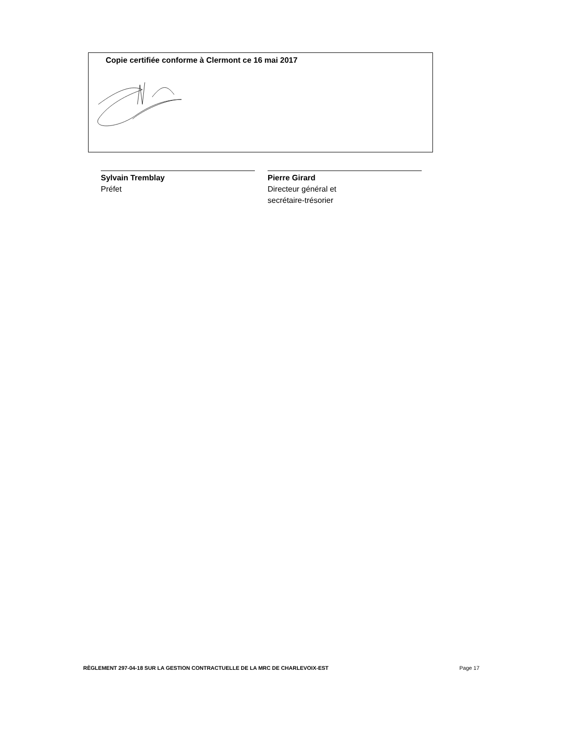Copie certifiée conforme à Clermont ce 16 mai 2017
Sylvain Tremblay
Préfet
Pierre Girard
Directeur général et
secrétaire-trésorier
RÈGLEMENT 297-04-18 SUR LA GESTION CONTRACTUELLE DE LA MRC DE CHARLEVOIX-EST Page 17